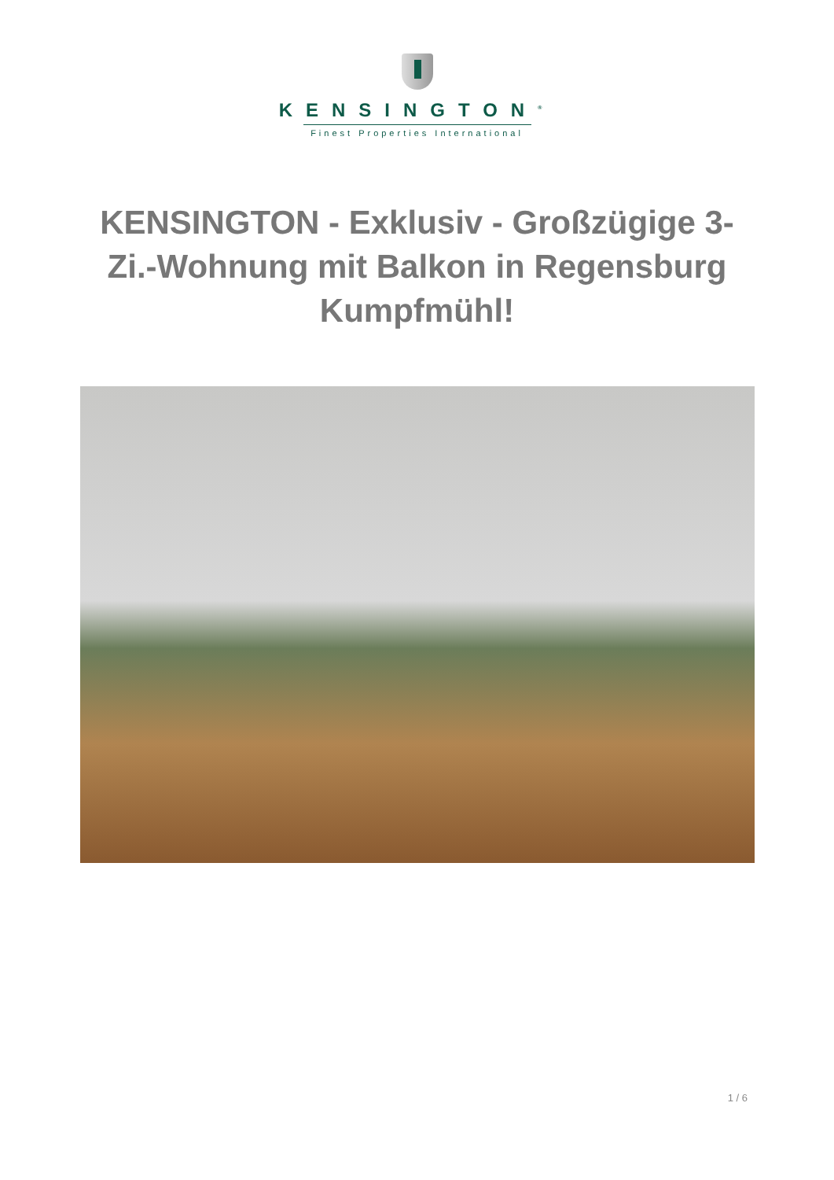KENSINGTON<sup>®</sup>
Finest Properties International
KENSINGTON - Exklusiv - Großzügige 3-Zi.-Wohnung mit Balkon in Regensburg Kumpfmühl!
1 / 6